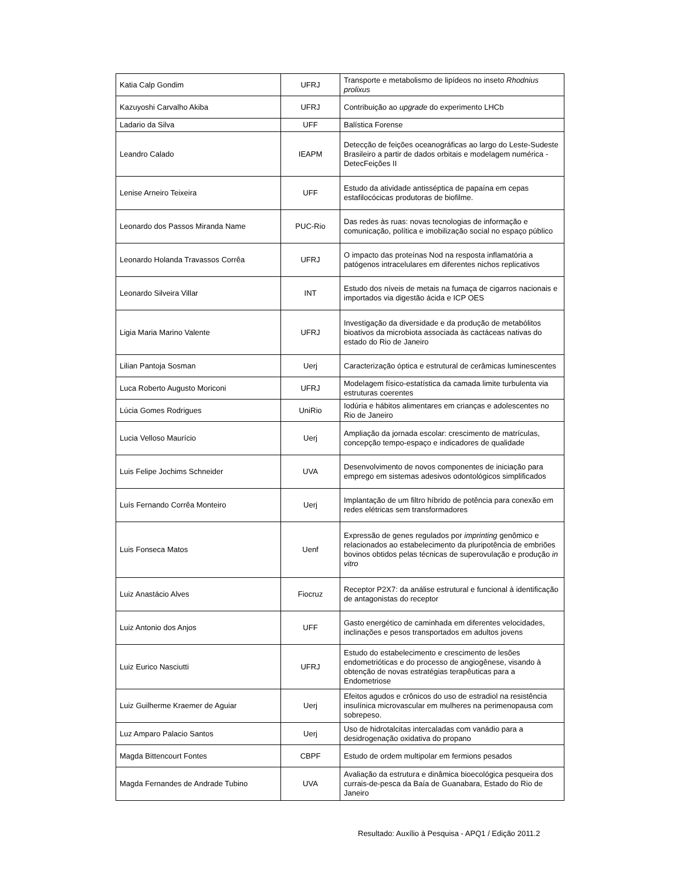| Katia Calp Gondim | UFRJ | Transporte e metabolismo de lipídeos no inseto Rhodnius prolixus |
| Kazuyoshi Carvalho Akiba | UFRJ | Contribuição ao upgrade do experimento LHCb |
| Ladario da Silva | UFF | Balística Forense |
| Leandro Calado | IEAPM | Detecção de feições oceanográficas ao largo do Leste-Sudeste Brasileiro a partir de dados orbitais e modelagem numérica - DetecFeições II |
| Lenise Arneiro Teixeira | UFF | Estudo da atividade antisséptica de papaína em cepas estafilocócicas produtoras de biofilme. |
| Leonardo dos Passos Miranda Name | PUC-Rio | Das redes às ruas: novas tecnologias de informação e comunicação, política e imobilização social no espaço público |
| Leonardo Holanda Travassos Corrêa | UFRJ | O impacto das proteínas Nod na resposta inflamatória a patógenos intracelulares em diferentes nichos replicativos |
| Leonardo Silveira Villar | INT | Estudo dos níveis de metais na fumaça de cigarros nacionais e importados via digestão ácida e ICP OES |
| Ligia Maria Marino Valente | UFRJ | Investigação da diversidade e da produção de metabólitos bioativos da microbiota associada às cactáceas nativas do estado do Rio de Janeiro |
| Lilian Pantoja Sosman | Uerj | Caracterização óptica e estrutural de cerâmicas luminescentes |
| Luca Roberto Augusto Moriconi | UFRJ | Modelagem físico-estatística da camada limite turbulenta via estruturas coerentes |
| Lúcia Gomes Rodrigues | UniRio | Iodúria e hábitos alimentares em crianças e adolescentes no Rio de Janeiro |
| Lucia Velloso Maurício | Uerj | Ampliação da jornada escolar: crescimento de matrículas, concepção tempo-espaço e indicadores de qualidade |
| Luis Felipe Jochims Schneider | UVA | Desenvolvimento de novos componentes de iniciação para emprego em sistemas adesivos odontológicos simplificados |
| Luís Fernando Corrêa Monteiro | Uerj | Implantação de um filtro híbrido de potência para conexão em redes elétricas sem transformadores |
| Luis Fonseca Matos | Uenf | Expressão de genes regulados por imprinting genômico e relacionados ao estabelecimento da pluripotência de embriões bovinos obtidos pelas técnicas de superovulação e produção in vitro |
| Luiz Anastácio Alves | Fiocruz | Receptor P2X7: da análise estrutural e funcional à identificação de antagonistas do receptor |
| Luiz Antonio dos Anjos | UFF | Gasto energético de caminhada em diferentes velocidades, inclinações e pesos transportados em adultos jovens |
| Luiz Eurico Nasciutti | UFRJ | Estudo do estabelecimento e crescimento de lesões endometrióticas e do processo de angiogênese, visando à obtenção de novas estratégias terapêuticas para a Endometriose |
| Luiz Guilherme Kraemer de Aguiar | Uerj | Efeitos agudos e crônicos do uso de estradiol na resistência insulínica microvascular em mulheres na perimenopausa com sobrepeso. |
| Luz Amparo Palacio Santos | Uerj | Uso de hidrotalcitas intercaladas com vanádio para a desidrogenação oxidativa do propano |
| Magda Bittencourt Fontes | CBPF | Estudo de ordem multipolar em fermions pesados |
| Magda Fernandes de Andrade Tubino | UVA | Avaliação da estrutura e dinâmica bioecológica pesqueira dos currais-de-pesca da Baía de Guanabara, Estado do Rio de Janeiro |
Resultado: Auxílio à Pesquisa - APQ1 / Edição 2011.2